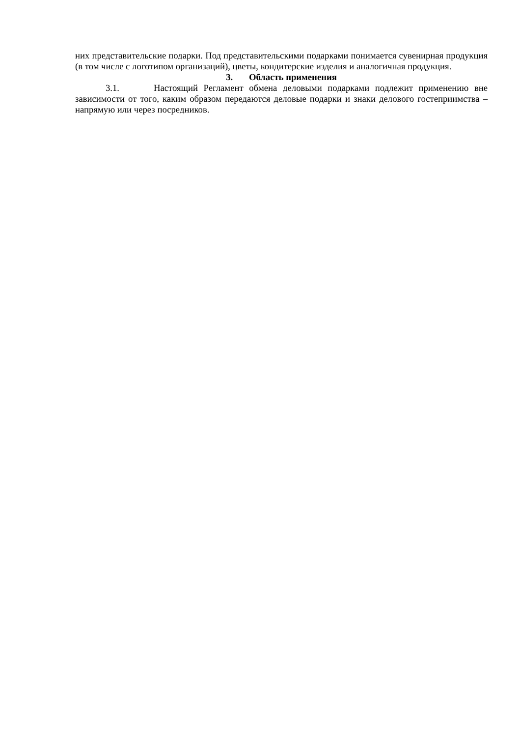них представительские подарки. Под представительскими подарками понимается сувенирная продукция (в том числе с логотипом организаций), цветы, кондитерские изделия и аналогичная продукция.
3. Область применения
3.1. Настоящий Регламент обмена деловыми подарками подлежит применению вне зависимости от того, каким образом передаются деловые подарки и знаки делового гостеприимства – напрямую или через посредников.